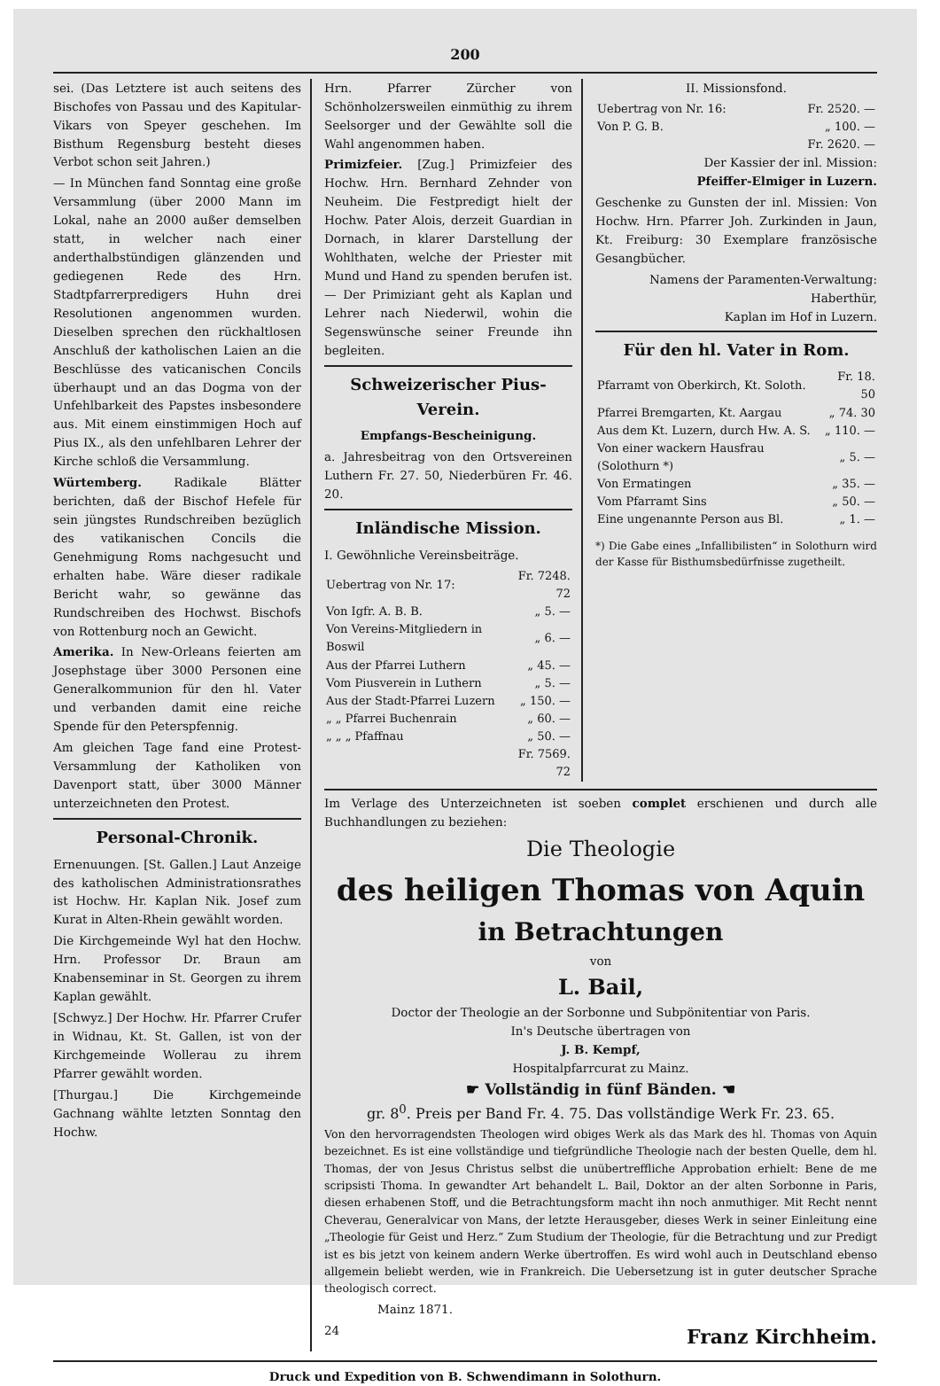200
sei. (Das Letztere ist auch seitens des Bischofes von Passau und des Kapitular-Vikars von Speyer geschehen. Im Bisthum Regensburg besteht dieses Verbot schon seit Jahren.)
— In München fand Sonntag eine große Versammlung (über 2000 Mann im Lokal, nahe an 2000 außer demselben statt, in welcher nach einer anderthalbstündigen glänzenden und gediegenen Rede des Hrn. Stadtpfarrerpredigers Huhn drei Resolutionen angenommen wurden. Dieselben sprechen den rückhaltlosen Anschluß der katholischen Laien an die Beschlüsse des vaticanischen Concils überhaupt und an das Dogma von der Unfehlbarkeit des Papstes insbesondere aus. Mit einem einstimmigen Hoch auf Pius IX., als den unfehlbaren Lehrer der Kirche schloß die Versammlung.
Würtemberg. Radikale Blätter berichten, daß der Bischof Hefele für sein jüngstes Rundschreiben bezüglich des vatikanischen Concils die Genehmigung Roms nachgesucht und erhalten habe. Wäre dieser radikale Bericht wahr, so gewänne das Rundschreiben des Hochwst. Bischofs von Rottenburg noch an Gewicht.
Amerika. In New-Orleans feierten am Josephstage über 3000 Personen eine Generalkommunion für den hl. Vater und verbanden damit eine reiche Spende für den Peterspfennig.
Am gleichen Tage fand eine Protest-Versammlung der Katholiken von Davenport statt, über 3000 Männer unterzeichneten den Protest.
Personal-Chronik.
Ernenuungen. [St. Gallen.] Laut Anzeige des katholischen Administrationsrathes ist Hochw. Hr. Kaplan Nik. Josef zum Kurat in Alten-Rhein gewählt worden.
Die Kirchgemeinde Wyl hat den Hochw. Hrn. Professor Dr. Braun am Knabenseminar in St. Georgen zu ihrem Kaplan gewählt.
[Schwyz.] Der Hochw. Hr. Pfarrer Crufer in Widnau, Kt. St. Gallen, ist von der Kirchgemeinde Wollerau zu ihrem Pfarrer gewählt worden.
[Thurgau.] Die Kirchgemeinde Gachnang wählte letzten Sonntag den Hochw.
Hrn. Pfarrer Zürcher von Schönholzersweilen einmüthig zu ihrem Seelsorger und der Gewählte soll die Wahl angenommen haben.
Primizfeier. [Zug.] Primizfeier des Hochw. Hrn. Bernhard Zehnder von Neuheim. Die Festpredigt hielt der Hochw. Pater Alois, derzeit Guardian in Dornach, in klarer Darstellung der Wohlthaten, welche der Priester mit Mund und Hand zu spenden berufen ist. — Der Primiziant geht als Kaplan und Lehrer nach Niederwil, wohin die Segenswünsche seiner Freunde ihn begleiten.
Schweizerischer Pius-Verein.
Empfangs-Bescheinigung.
a. Jahresbeitrag von den Ortsvereinen Luthern Fr. 27. 50, Niederbüren Fr. 46. 20.
Inländische Mission.
I. Gewöhnliche Vereinsbeiträge.
| Uebertrag von Nr. 17: | Fr. 7248. 72 |
| Von Igfr. A. B. B. | „ 5. — |
| Von Vereins-Mitgliedern in Boswil | „ 6. — |
| Aus der Pfarrei Luthern | „ 45. — |
| Vom Piusverein in Luthern | „ 5. — |
| Aus der Stadt-Pfarrei Luzern | „ 150. — |
| „ „ Pfarrei Buchenrain | „ 60. — |
| „ „ „ Pfaffnau | „ 50. — |
| | Fr. 7569. 72 |
II. Missionsfond.
| Uebertrag von Nr. 16: | Fr. 2520. — |
| Von P. G. B. | „ 100. — |
| | Fr. 2620. — |
Der Kassier der inl. Mission:
Pfeiffer-Elmiger in Luzern.
Geschenke zu Gunsten der inl. Missien: Von Hochw. Hrn. Pfarrer Joh. Zurkinden in Jaun, Kt. Freiburg: 30 Exemplare französische Gesangbücher.
Namens der Paramenten-Verwaltung:
Haberthür,
Kaplan im Hof in Luzern.
Für den hl. Vater in Rom.
| Pfarramt von Oberkirch, Kt. Soloth. | Fr. 18. 50 |
| Pfarrei Bremgarten, Kt. Aargau | „ 74. 30 |
| Aus dem Kt. Luzern, durch Hw. A. S. | „ 110. — |
| Von einer wackern Hausfrau (Solothurn *) | „ 5. — |
| Von Ermatingen | „ 35. — |
| Vom Pfarramt Sins | „ 50. — |
| Eine ungenannte Person aus Bl. | „ 1. — |
*) Die Gabe eines „Infallibilisten“ in Solothurn wird der Kasse für Bisthumsbedürfnisse zugetheilt.
Im Verlage des Unterzeichneten ist soeben complet erschienen und durch alle Buchhandlungen zu beziehen:
Die Theologie
des heiligen Thomas von Aquin
in Betrachtungen
von
L. Bail,
Doctor der Theologie an der Sorbonne und Subpönitentiar von Paris.
In's Deutsche übertragen von
J. B. Kempf,
Hospitalpfarrcurat zu Mainz.
☛ Vollständig in fünf Bänden. ☚
gr. 8<sup>0</sup>. Preis per Band Fr. 4. 75. Das vollständige Werk Fr. 23. 65.
Von den hervorragendsten Theologen wird obiges Werk als das Mark des hl. Thomas von Aquin bezeichnet. Es ist eine vollständige und tiefgründliche Theologie nach der besten Quelle, dem hl. Thomas, der von Jesus Christus selbst die unübertreffliche Approbation erhielt: Bene de me scripsisti Thoma. In gewandter Art behandelt L. Bail, Doktor an der alten Sorbonne in Paris, diesen erhabenen Stoff, und die Betrachtungsform macht ihn noch anmuthiger. Mit Recht nennt Cheverau, Generalvicar von Mans, der letzte Herausgeber, dieses Werk in seiner Einleitung eine „Theologie für Geist und Herz.“ Zum Studium der Theologie, für die Betrachtung und zur Predigt ist es bis jetzt von keinem andern Werke übertroffen. Es wird wohl auch in Deutschland ebenso allgemein beliebt werden, wie in Frankreich. Die Uebersetzung ist in guter deutscher Sprache theologisch correct.
Mainz 1871.
24 Franz Kirchheim.
Druck und Expedition von B. Schwendimann in Solothurn.